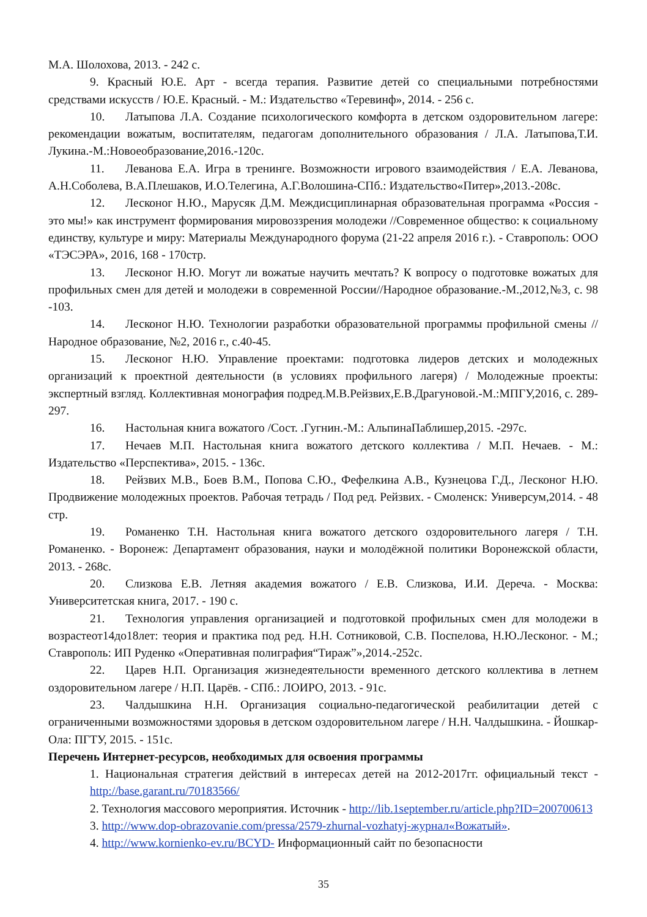М.А. Шолохова, 2013. - 242 с.
9. Красный Ю.Е. Арт - всегда терапия. Развитие детей со специальными потребностями средствами искусств / Ю.Е. Красный. - М.: Издательство «Теревинф», 2014. - 256 с.
10. Латыпова Л.А. Создание психологического комфорта в детском оздоровительном лагере: рекомендации вожатым, воспитателям, педагогам дополнительного образования / Л.А. Латыпова,Т.И. Лукина.-М.:Новоеобразование,2016.-120с.
11. Леванова Е.А. Игра в тренинге. Возможности игрового взаимодействия / Е.А. Леванова, А.Н.Соболева, В.А.Плешаков, И.О.Телегина, А.Г.Волошина-СПб.: Издательство«Питер»,2013.-208с.
12. Лесконог Н.Ю., Марусяк Д.М. Междисциплинарная образовательная программа «Россия - это мы!» как инструмент формирования мировоззрения молодежи //Современное общество: к социальному единству, культуре и миру: Материалы Международного форума (21-22 апреля 2016 г.). - Ставрополь: ООО «ТЭСЭРА», 2016, 168 - 170стр.
13. Лесконог Н.Ю. Могут ли вожатые научить мечтать? К вопросу о подготовке вожатых для профильных смен для детей и молодежи в современной России//Народное образование.-М.,2012,№3, с. 98 -103.
14. Лесконог Н.Ю. Технологии разработки образовательной программы профильной смены // Народное образование, №2, 2016 г., с.40-45.
15. Лесконог Н.Ю. Управление проектами: подготовка лидеров детских и молодежных организаций к проектной деятельности (в условиях профильного лагеря) / Молодежные проекты: экспертный взгляд. Коллективная монография подред.М.В.Рейзвих,Е.В.Драгуновой.-М.:МПГУ,2016, с. 289-297.
16. Настольная книга вожатого /Сост. .Гугнин.-М.: АльпинаПаблишер,2015. -297с.
17. Нечаев М.П. Настольная книга вожатого детского коллектива / М.П. Нечаев. - М.: Издательство «Перспектива», 2015. - 136с.
18. Рейзвих М.В., Боев В.М., Попова С.Ю., Фефелкина А.В., Кузнецова Г.Д., Лесконог Н.Ю. Продвижение молодежных проектов. Рабочая тетрадь / Под ред. Рейзвих. - Смоленск: Универсум,2014. - 48 стр.
19. Романенко Т.Н. Настольная книга вожатого детского оздоровительного лагеря / Т.Н. Романенко. - Воронеж: Департамент образования, науки и молодёжной политики Воронежской области, 2013. - 268с.
20. Слизкова Е.В. Летняя академия вожатого / Е.В. Слизкова, И.И. Дереча. - Москва: Университетская книга, 2017. - 190 с.
21. Технология управления организацией и подготовкой профильных смен для молодежи в возрастеот14до18лет: теория и практика под ред. Н.Н. Сотниковой, С.В. Поспелова, Н.Ю.Лесконог. - М.; Ставрополь: ИП Руденко «Оперативная полиграфия“Тираж”»,2014.-252с.
22. Царев Н.П. Организация жизнедеятельности временного детского коллектива в летнем оздоровительном лагере / Н.П. Царёв. - СПб.: ЛОИРО, 2013. - 91с.
23. Чалдышкина Н.Н. Организация социально-педагогической реабилитации детей с ограниченными возможностями здоровья в детском оздоровительном лагере / Н.Н. Чалдышкина. - Йошкар-Ола: ПГТУ, 2015. - 151с.
Перечень Интернет-ресурсов, необходимых для освоения программы
1. Национальная стратегия действий в интересах детей на 2012-2017гг. официальный текст -http://base.garant.ru/70183566/
2. Технология массового мероприятия. Источник - http://lib.1september.ru/article.php?ID=200700613
3. http://www.dop-obrazovanie.com/pressa/2579-zhurnal-vozhatyj-журнал«Вожатый».
4. http://www.kornienko-ev.ru/BCYD- Информационный сайт по безопасности
35